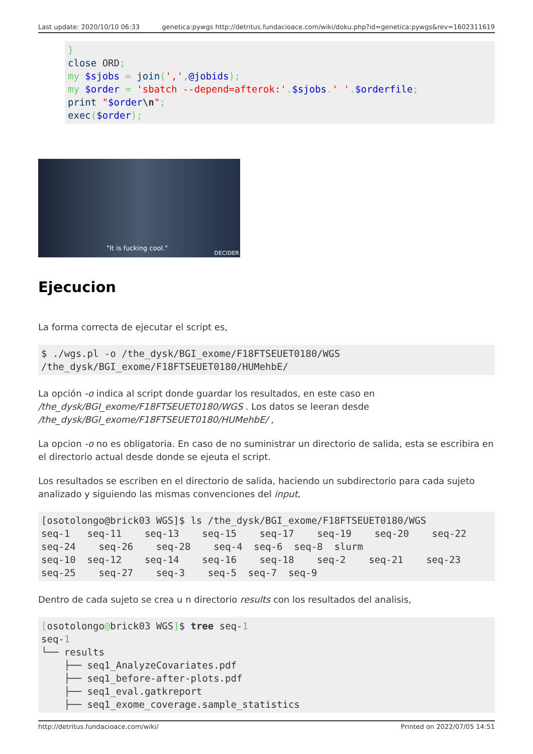Last update: 2020/10/10 06:33 genetica:pywgs http://detritus.fundacioace.com/wiki/doku.php?id=genetica:pywgs&rev=1602311619
}
close ORD;
my $sjobs = join(',',@jobids);
my $order = 'sbatch --depend=afterok:'.$sjobs.' '.$orderfile;
print "$order\n";
exec($order);
"It is fucking cool."
DECIDER
Ejecucion
La forma correcta de ejecutar el script es,
$ ./wgs.pl -o /the_dysk/BGI_exome/F18FTSEUET0180/WGS
/the_dysk/BGI_exome/F18FTSEUET0180/HUMehbE/
La opción -o indica al script donde guardar los resultados, en este caso en
/the_dysk/BGI_exome/F18FTSEUET0180/WGS . Los datos se leeran desde
/the_dysk/BGI_exome/F18FTSEUET0180/HUMehbE/ ,
La opcion -o no es obligatoria. En caso de no suministrar un directorio de salida, esta se escribira en el directorio actual desde donde se ejeuta el script.
Los resultados se escriben en el directorio de salida, haciendo un subdirectorio para cada sujeto analizado y siguiendo las mismas convenciones del input,
[osotolongo@brick03 WGS]$ ls /the_dysk/BGI_exome/F18FTSEUET0180/WGS
seq-1   seq-11    seq-13    seq-15    seq-17    seq-19    seq-20    seq-22
seq-24    seq-26    seq-28    seq-4  seq-6  seq-8  slurm
seq-10  seq-12    seq-14    seq-16    seq-18    seq-2    seq-21    seq-23
seq-25    seq-27    seq-3    seq-5  seq-7  seq-9
Dentro de cada sujeto se crea u n directorio results con los resultados del analisis,
[osotolongo@brick03 WGS]$ tree seq-1
seq-1
└── results
    ├── seq1_AnalyzeCovariates.pdf
    ├── seq1_before-after-plots.pdf
    ├── seq1_eval.gatkreport
    ├── seq1_exome_coverage.sample_statistics
http://detritus.fundacioace.com/wiki/ Printed on 2022/07/05 14:51